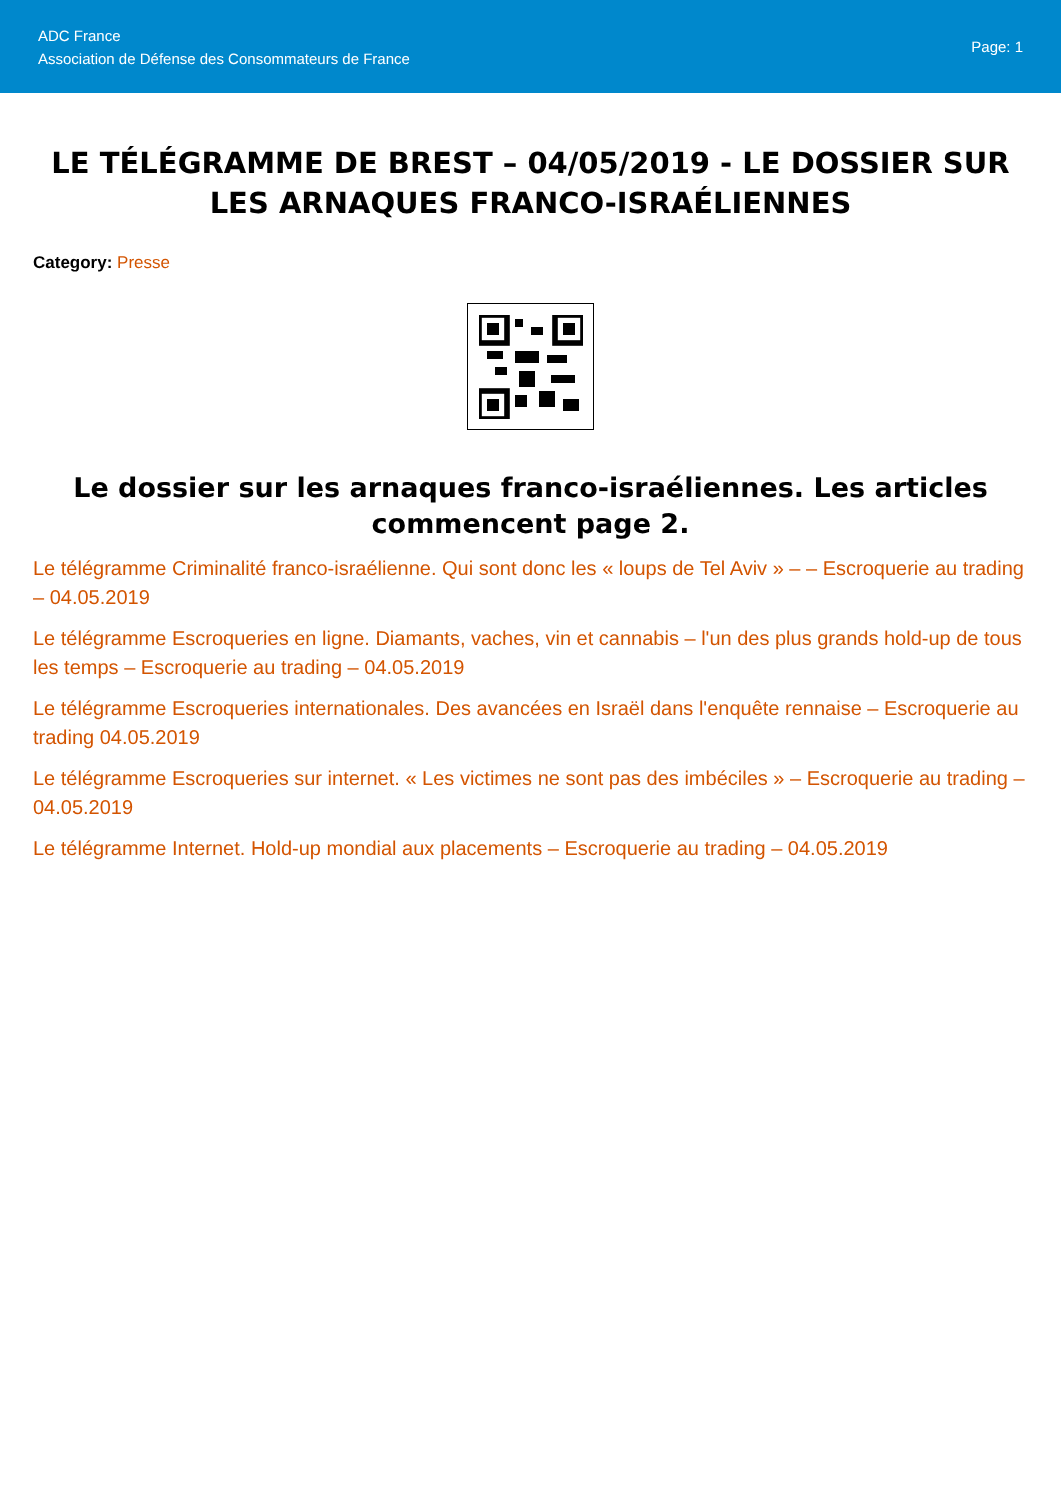ADC France
Association de Défense des Consommateurs de France
Page: 1
LE TÉLÉGRAMME DE BREST – 04/05/2019 - LE DOSSIER SUR LES ARNAQUES FRANCO-ISRAÉLIENNES
Category: Presse
Le dossier sur les arnaques franco-israéliennes. Les articles commencent page 2.
Le télégramme Criminalité franco-israélienne. Qui sont donc les « loups de Tel Aviv » – – Escroquerie au trading – 04.05.2019
Le télégramme Escroqueries en ligne. Diamants, vaches, vin et cannabis – l'un des plus grands hold-up de tous les temps – Escroquerie au trading – 04.05.2019
Le télégramme Escroqueries internationales. Des avancées en Israël dans l'enquête rennaise – Escroquerie au trading 04.05.2019
Le télégramme Escroqueries sur internet. « Les victimes ne sont pas des imbéciles » – Escroquerie au trading – 04.05.2019
Le télégramme Internet. Hold-up mondial aux placements – Escroquerie au trading – 04.05.2019